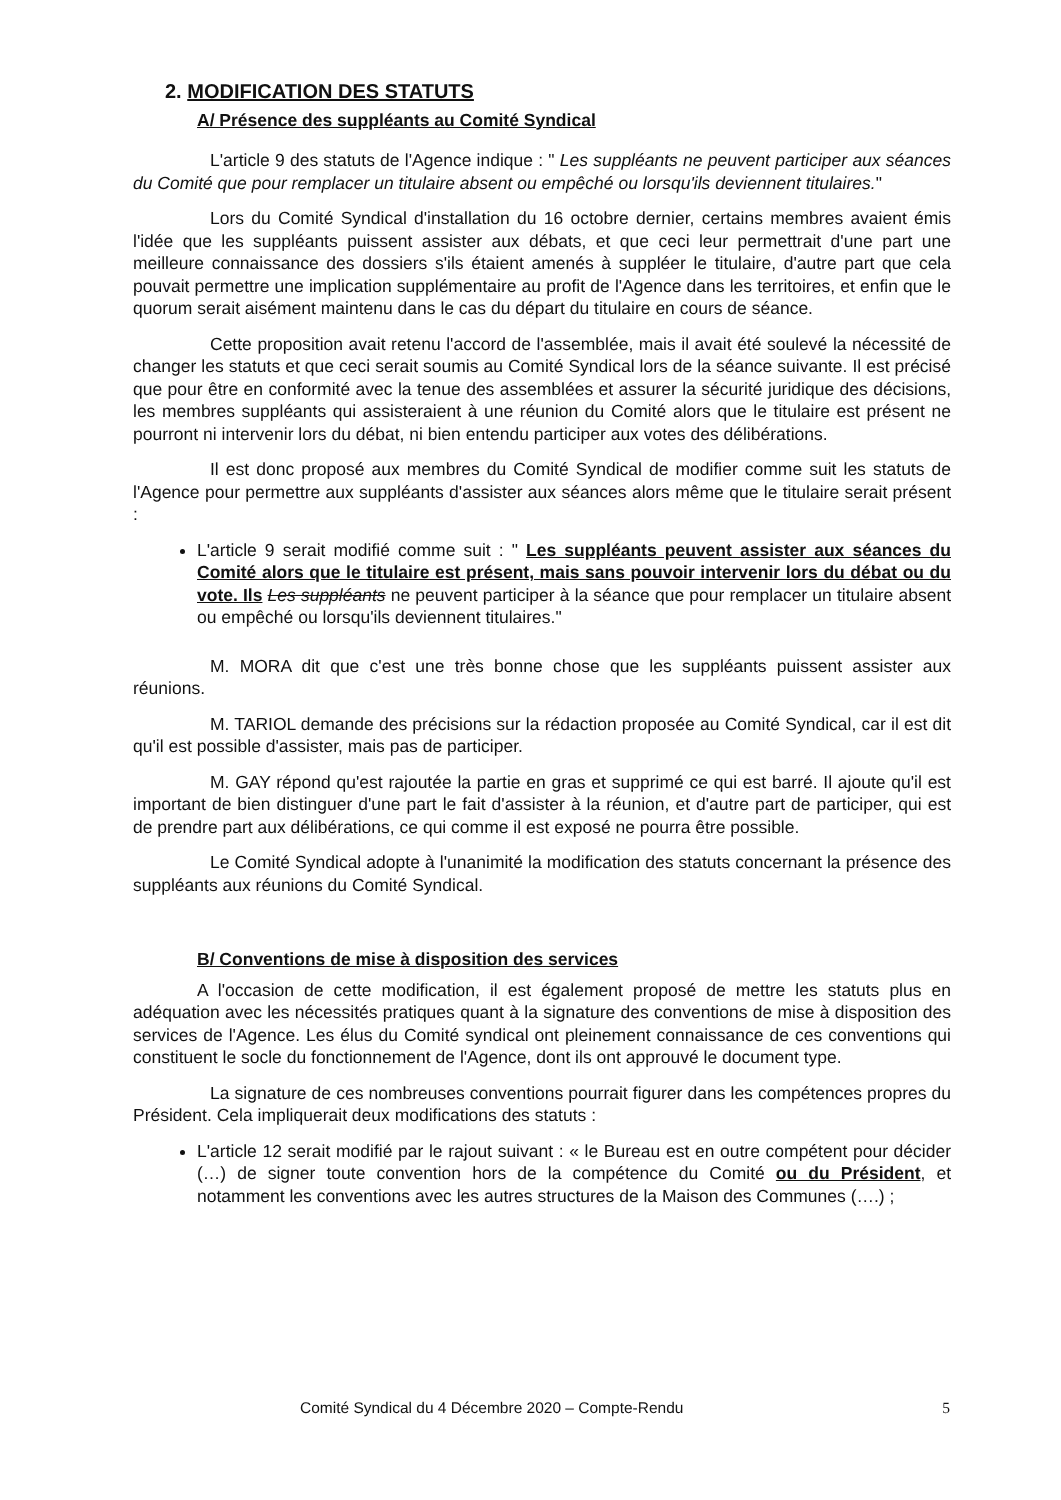2. MODIFICATION DES STATUTS
A/ Présence des suppléants au Comité Syndical
L'article 9 des statuts de l'Agence indique : " Les suppléants ne peuvent participer aux séances du Comité que pour remplacer un titulaire absent ou empêché ou lorsqu'ils deviennent titulaires."
Lors du Comité Syndical d'installation du 16 octobre dernier, certains membres avaient émis l'idée que les suppléants puissent assister aux débats, et que ceci leur permettrait d'une part une meilleure connaissance des dossiers s'ils étaient amenés à suppléer le titulaire, d'autre part que cela pouvait permettre une implication supplémentaire au profit de l'Agence dans les territoires, et enfin que le quorum serait aisément maintenu dans le cas du départ du titulaire en cours de séance.
Cette proposition avait retenu l'accord de l'assemblée, mais il avait été soulevé la nécessité de changer les statuts et que ceci serait soumis au Comité Syndical lors de la séance suivante. Il est précisé que pour être en conformité avec la tenue des assemblées et assurer la sécurité juridique des décisions, les membres suppléants qui assisteraient à une réunion du Comité alors que le titulaire est présent ne pourront ni intervenir lors du débat, ni bien entendu participer aux votes des délibérations.
Il est donc proposé aux membres du Comité Syndical de modifier comme suit les statuts de l'Agence pour permettre aux suppléants d'assister aux séances alors même que le titulaire serait présent :
L'article 9 serait modifié comme suit : " Les suppléants peuvent assister aux séances du Comité alors que le titulaire est présent, mais sans pouvoir intervenir lors du débat ou du vote. Ils Les suppléants ne peuvent participer à la séance que pour remplacer un titulaire absent ou empêché ou lorsqu'ils deviennent titulaires."
M. MORA dit que c'est une très bonne chose que les suppléants puissent assister aux réunions.
M. TARIOL demande des précisions sur la rédaction proposée au Comité Syndical, car il est dit qu'il est possible d'assister, mais pas de participer.
M. GAY répond qu'est rajoutée la partie en gras et supprimé ce qui est barré. Il ajoute qu'il est important de bien distinguer d'une part le fait d'assister à la réunion, et d'autre part de participer, qui est de prendre part aux délibérations, ce qui comme il est exposé ne pourra être possible.
Le Comité Syndical adopte à l'unanimité la modification des statuts concernant la présence des suppléants aux réunions du Comité Syndical.
B/ Conventions de mise à disposition des services
A l'occasion de cette modification, il est également proposé de mettre les statuts plus en adéquation avec les nécessités pratiques quant à la signature des conventions de mise à disposition des services de l'Agence. Les élus du Comité syndical ont pleinement connaissance de ces conventions qui constituent le socle du fonctionnement de l'Agence, dont ils ont approuvé le document type.
La signature de ces nombreuses conventions pourrait figurer dans les compétences propres du Président. Cela impliquerait deux modifications des statuts :
L'article 12 serait modifié par le rajout suivant : « le Bureau est en outre compétent pour décider (…) de signer toute convention hors de la compétence du Comité ou du Président, et notamment les conventions avec les autres structures de la Maison des Communes (….) ;
Comité Syndical du 4 Décembre 2020 – Compte-Rendu 5